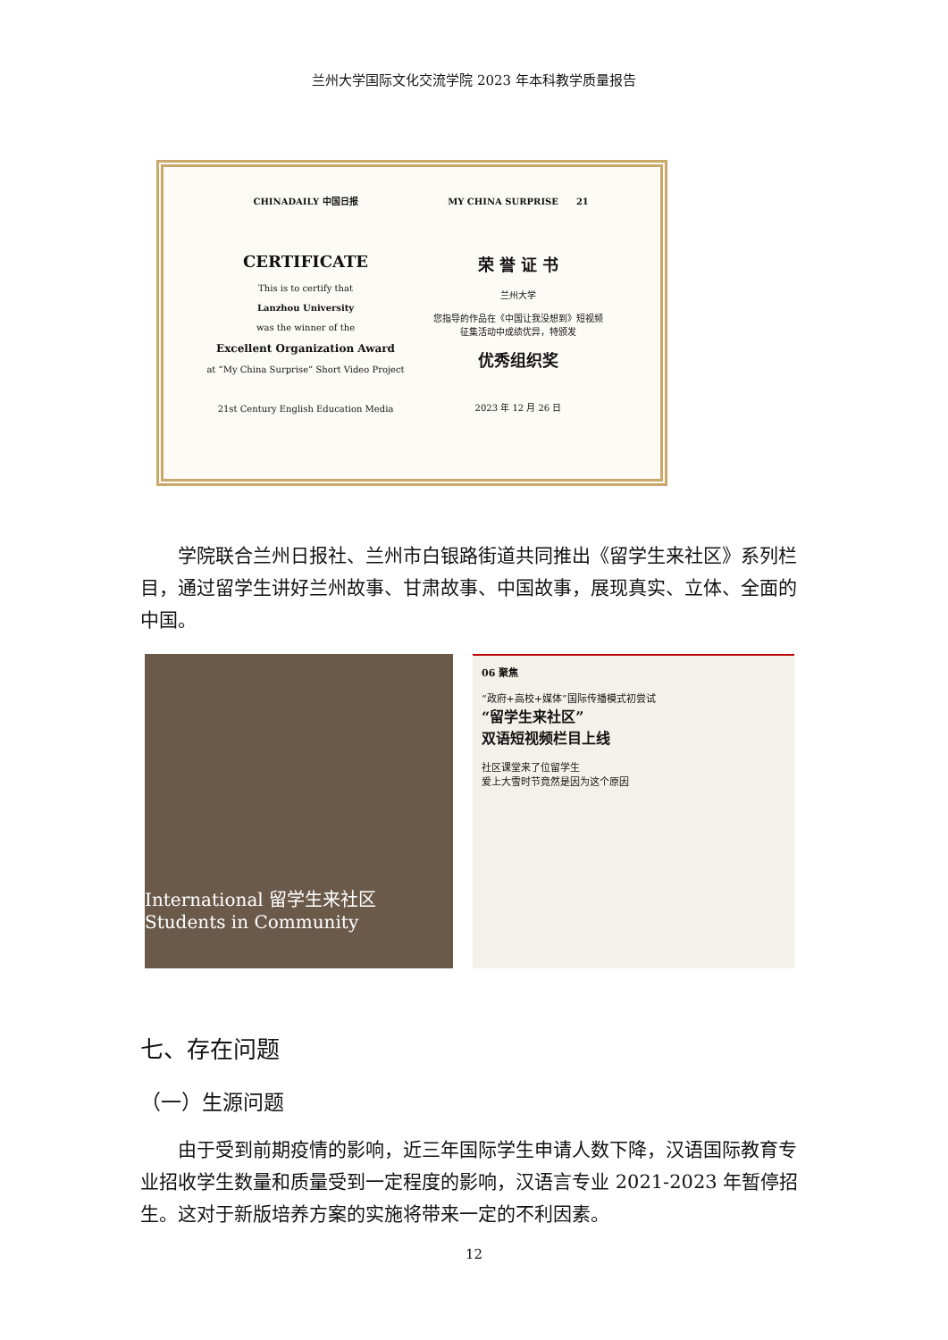兰州大学国际文化交流学院 2023 年本科教学质量报告
CHINADAILY 中国日报
CERTIFICATE
This is to certify that
Lanzhou University
was the winner of the
Excellent Organization Award
at “My China Surprise” Short Video Project
21st Century English Education Media
MY CHINA SURPRISE　　21
荣 誉 证 书
兰州大学
您指导的作品在《中国让我没想到》短视频
征集活动中成绩优异，特颁发
优秀组织奖
2023 年 12 月 26 日
学院联合兰州日报社、兰州市白银路街道共同推出《留学生来社区》系列栏目，通过留学生讲好兰州故事、甘肃故事、中国故事，展现真实、立体、全面的中国。
International 留学生来社区 Students in Community
06 聚焦
“政府+高校+媒体”国际传播模式初尝试
“留学生来社区”
双语短视频栏目上线
社区课堂来了位留学生
爱上大雪时节竟然是因为这个原因
七、存在问题
（一）生源问题
由于受到前期疫情的影响，近三年国际学生申请人数下降，汉语国际教育专业招收学生数量和质量受到一定程度的影响，汉语言专业 2021-2023 年暂停招生。这对于新版培养方案的实施将带来一定的不利因素。
12